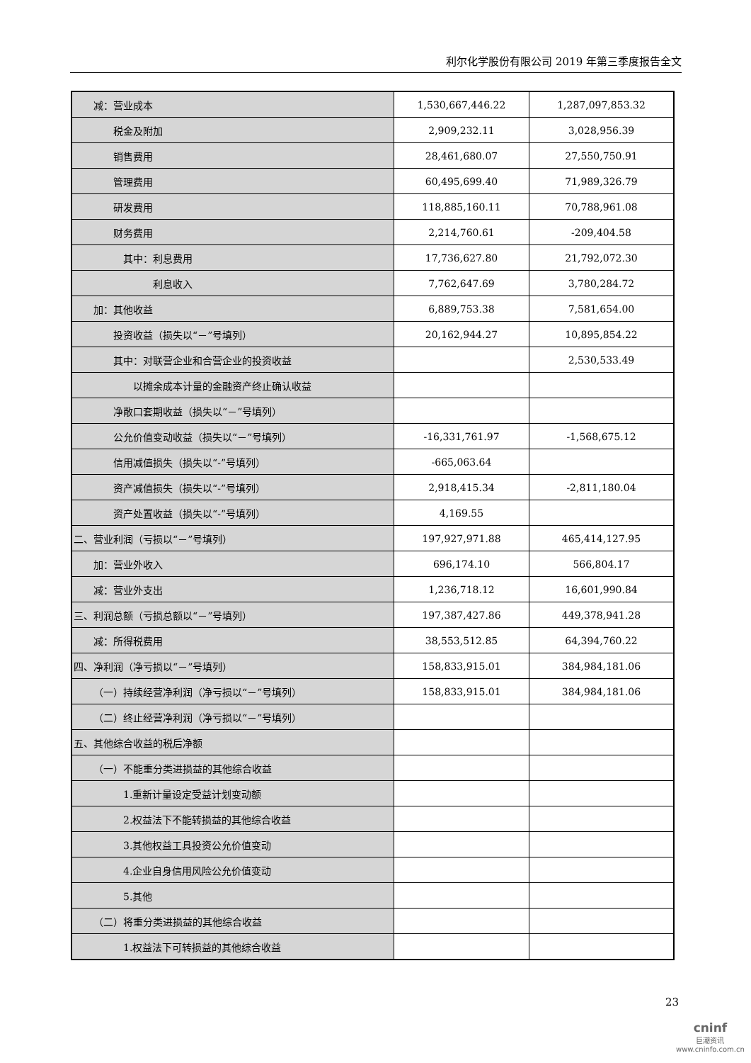利尔化学股份有限公司 2019 年第三季度报告全文
| 减：营业成本 | 1,530,667,446.22 | 1,287,097,853.32 |
| 税金及附加 | 2,909,232.11 | 3,028,956.39 |
| 销售费用 | 28,461,680.07 | 27,550,750.91 |
| 管理费用 | 60,495,699.40 | 71,989,326.79 |
| 研发费用 | 118,885,160.11 | 70,788,961.08 |
| 财务费用 | 2,214,760.61 | -209,404.58 |
| 其中：利息费用 | 17,736,627.80 | 21,792,072.30 |
| 利息收入 | 7,762,647.69 | 3,780,284.72 |
| 加：其他收益 | 6,889,753.38 | 7,581,654.00 |
| 投资收益（损失以“－”号填列） | 20,162,944.27 | 10,895,854.22 |
| 其中：对联营企业和合营企业的投资收益 | | 2,530,533.49 |
| 以摊余成本计量的金融资产终止确认收益 | | |
| 净敞口套期收益（损失以“－”号填列） | | |
| 公允价值变动收益（损失以“－”号填列） | -16,331,761.97 | -1,568,675.12 |
| 信用减值损失（损失以“-”号填列） | -665,063.64 | |
| 资产减值损失（损失以“-”号填列） | 2,918,415.34 | -2,811,180.04 |
| 资产处置收益（损失以“-”号填列） | 4,169.55 | |
| 二、营业利润（亏损以“－”号填列） | 197,927,971.88 | 465,414,127.95 |
| 加：营业外收入 | 696,174.10 | 566,804.17 |
| 减：营业外支出 | 1,236,718.12 | 16,601,990.84 |
| 三、利润总额（亏损总额以“－”号填列） | 197,387,427.86 | 449,378,941.28 |
| 减：所得税费用 | 38,553,512.85 | 64,394,760.22 |
| 四、净利润（净亏损以“－”号填列） | 158,833,915.01 | 384,984,181.06 |
| （一）持续经营净利润（净亏损以“－”号填列） | 158,833,915.01 | 384,984,181.06 |
| （二）终止经营净利润（净亏损以“－”号填列） | | |
| 五、其他综合收益的税后净额 | | |
| （一）不能重分类进损益的其他综合收益 | | |
| 1.重新计量设定受益计划变动额 | | |
| 2.权益法下不能转损益的其他综合收益 | | |
| 3.其他权益工具投资公允价值变动 | | |
| 4.企业自身信用风险公允价值变动 | | |
| 5.其他 | | |
| （二）将重分类进损益的其他综合收益 | | |
| 1.权益法下可转损益的其他综合收益 | | |
23
cninf
巨潮资讯
www.cninfo.com.cn